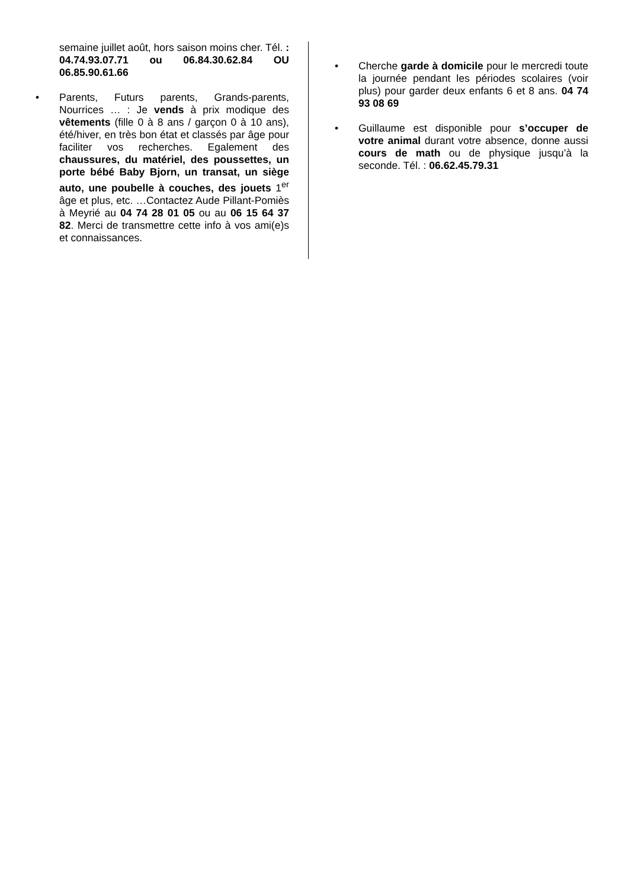semaine juillet août, hors saison moins cher. Tél. : 04.74.93.07.71 ou 06.84.30.62.84 OU 06.85.90.61.66
• Parents, Futurs parents, Grands-parents, Nourrices … : Je vends à prix modique des vêtements (fille 0 à 8 ans / garçon 0 à 10 ans), été/hiver, en très bon état et classés par âge pour faciliter vos recherches. Egalement des chaussures, du matériel, des poussettes, un porte bébé Baby Bjorn, un transat, un siège auto, une poubelle à couches, des jouets 1<sup>er</sup> âge et plus, etc. …Contactez Aude Pillant-Pomiès à Meyrié au 04 74 28 01 05 ou au 06 15 64 37 82. Merci de transmettre cette info à vos ami(e)s et connaissances.
• Cherche garde à domicile pour le mercredi toute la journée pendant les périodes scolaires (voir plus) pour garder deux enfants 6 et 8 ans. 04 74 93 08 69
• Guillaume est disponible pour s’occuper de votre animal durant votre absence, donne aussi cours de math ou de physique jusqu’à la seconde. Tél. : 06.62.45.79.31